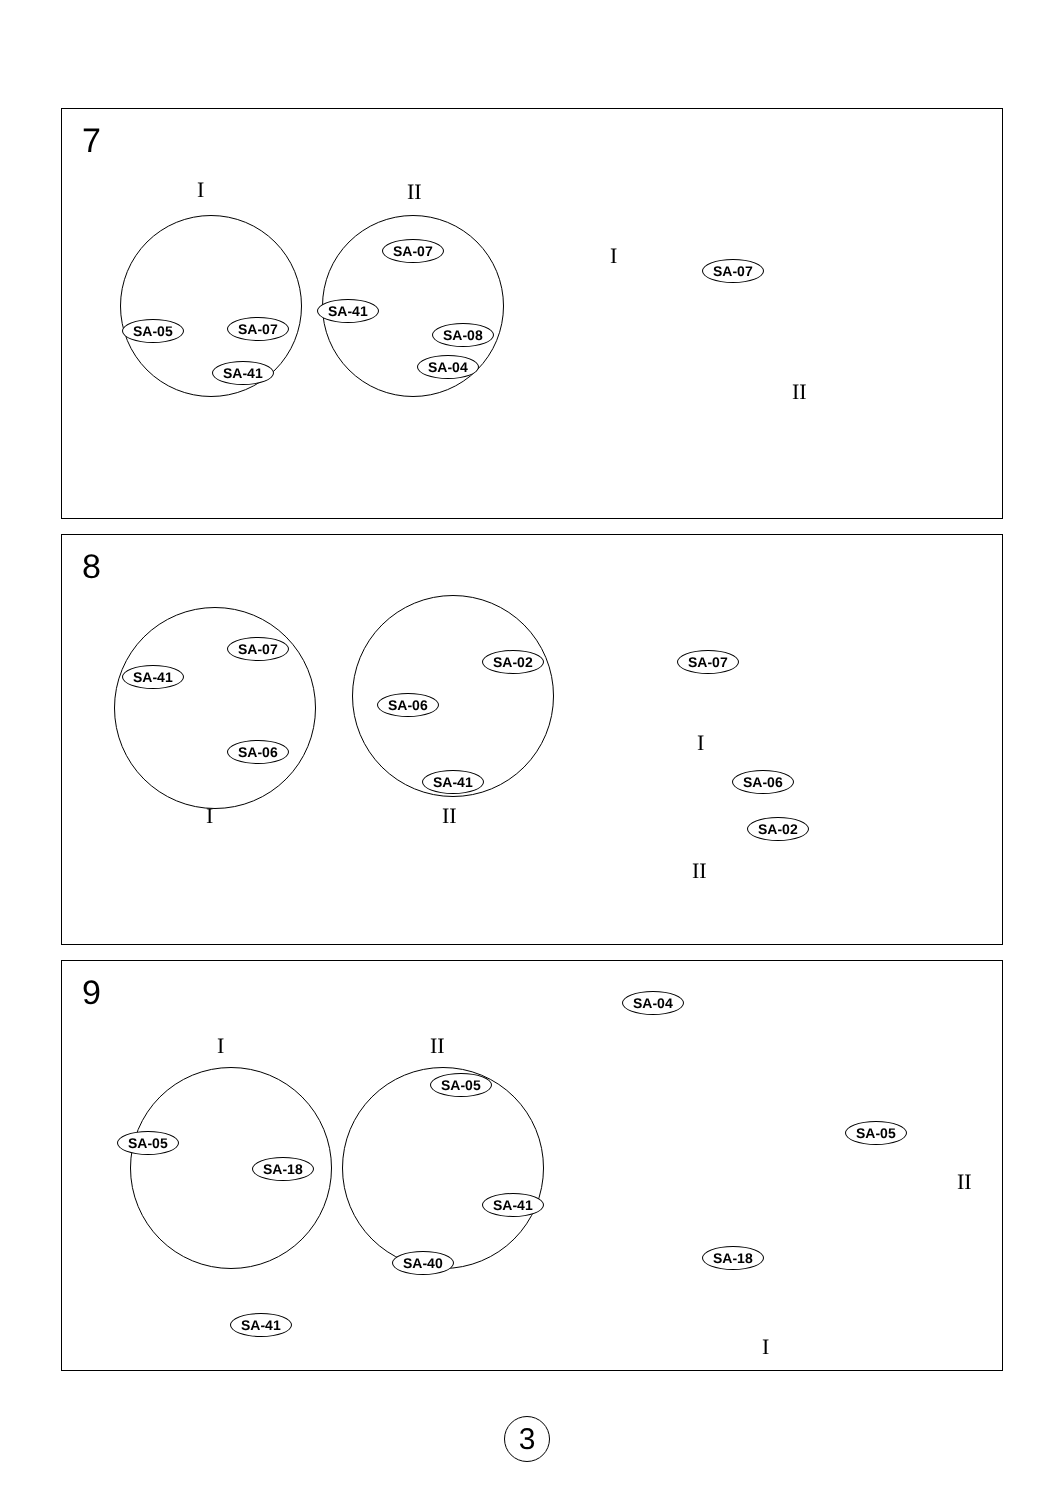7
I
SA-05 SA-07
SA-41
II
SA-07
SA-41
SA-08
SA-04
I SA-07
II
8
SA-07
SA-41
SA-06
I
SA-02
SA-06
SA-41
II
SA-07
I
SA-06
SA-02
II
9
I
SA-05
SA-18
SA-41
II
SA-05
SA-41
SA-40
SA-04
SA-05
II
SA-18
I
3